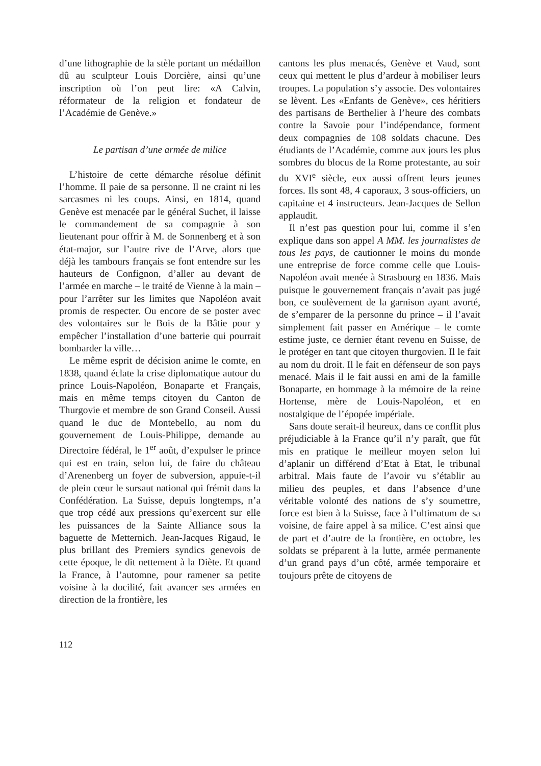d’une lithographie de la stèle portant un médaillon dû au sculpteur Louis Dorcière, ainsi qu’une inscription où l’on peut lire: «A Calvin, réformateur de la religion et fondateur de l’Académie de Genève.»
Le partisan d’une armée de milice
L’histoire de cette démarche résolue définit l’homme. Il paie de sa personne. Il ne craint ni les sarcasmes ni les coups. Ainsi, en 1814, quand Genève est menacée par le général Suchet, il laisse le commandement de sa compagnie à son lieutenant pour offrir à M. de Sonnenberg et à son état-major, sur l’autre rive de l’Arve, alors que déjà les tambours français se font entendre sur les hauteurs de Confignon, d’aller au devant de l’armée en marche – le traité de Vienne à la main – pour l’arrêter sur les limites que Napoléon avait promis de respecter. Ou encore de se poster avec des volontaires sur le Bois de la Bâtie pour y empêcher l’installation d’une batterie qui pourrait bombarder la ville…
Le même esprit de décision anime le comte, en 1838, quand éclate la crise diplomatique autour du prince Louis-Napoléon, Bonaparte et Français, mais en même temps citoyen du Canton de Thurgovie et membre de son Grand Conseil. Aussi quand le duc de Montebello, au nom du gouvernement de Louis-Philippe, demande au Directoire fédéral, le 1<sup>er</sup> août, d’expulser le prince qui est en train, selon lui, de faire du château d’Arenenberg un foyer de subversion, appuie-t-il de plein cœur le sursaut national qui frémit dans la Confédération. La Suisse, depuis longtemps, n’a que trop cédé aux pressions qu’exercent sur elle les puissances de la Sainte Alliance sous la baguette de Metternich. Jean-Jacques Rigaud, le plus brillant des Premiers syndics genevois de cette époque, le dit nettement à la Diète. Et quand la France, à l’automne, pour ramener sa petite voisine à la docilité, fait avancer ses armées en direction de la frontière, les
cantons les plus menacés, Genève et Vaud, sont ceux qui mettent le plus d’ardeur à mobiliser leurs troupes. La population s’y associe. Des volontaires se lèvent. Les «Enfants de Genève», ces héritiers des partisans de Berthelier à l’heure des combats contre la Savoie pour l’indépendance, forment deux compagnies de 108 soldats chacune. Des étudiants de l’Académie, comme aux jours les plus sombres du blocus de la Rome protestante, au soir du XVI<sup>e</sup> siècle, eux aussi offrent leurs jeunes forces. Ils sont 48, 4 caporaux, 3 sous-officiers, un capitaine et 4 instructeurs. Jean-Jacques de Sellon applaudit.
Il n’est pas question pour lui, comme il s’en explique dans son appel A MM. les journalistes de tous les pays, de cautionner le moins du monde une entreprise de force comme celle que Louis-Napoléon avait menée à Strasbourg en 1836. Mais puisque le gouvernement français n’avait pas jugé bon, ce soulèvement de la garnison ayant avorté, de s’emparer de la personne du prince – il l’avait simplement fait passer en Amérique – le comte estime juste, ce dernier étant revenu en Suisse, de le protéger en tant que citoyen thurgovien. Il le fait au nom du droit. Il le fait en défenseur de son pays menacé. Mais il le fait aussi en ami de la famille Bonaparte, en hommage à la mémoire de la reine Hortense, mère de Louis-Napoléon, et en nostalgique de l’épopée impériale.
Sans doute serait-il heureux, dans ce conflit plus préjudiciable à la France qu’il n’y paraît, que fût mis en pratique le meilleur moyen selon lui d’aplanir un différend d’Etat à Etat, le tribunal arbitral. Mais faute de l’avoir vu s’établir au milieu des peuples, et dans l’absence d’une véritable volonté des nations de s’y soumettre, force est bien à la Suisse, face à l’ultimatum de sa voisine, de faire appel à sa milice. C’est ainsi que de part et d’autre de la frontière, en octobre, les soldats se préparent à la lutte, armée permanente d’un grand pays d’un côté, armée temporaire et toujours prête de citoyens de
112